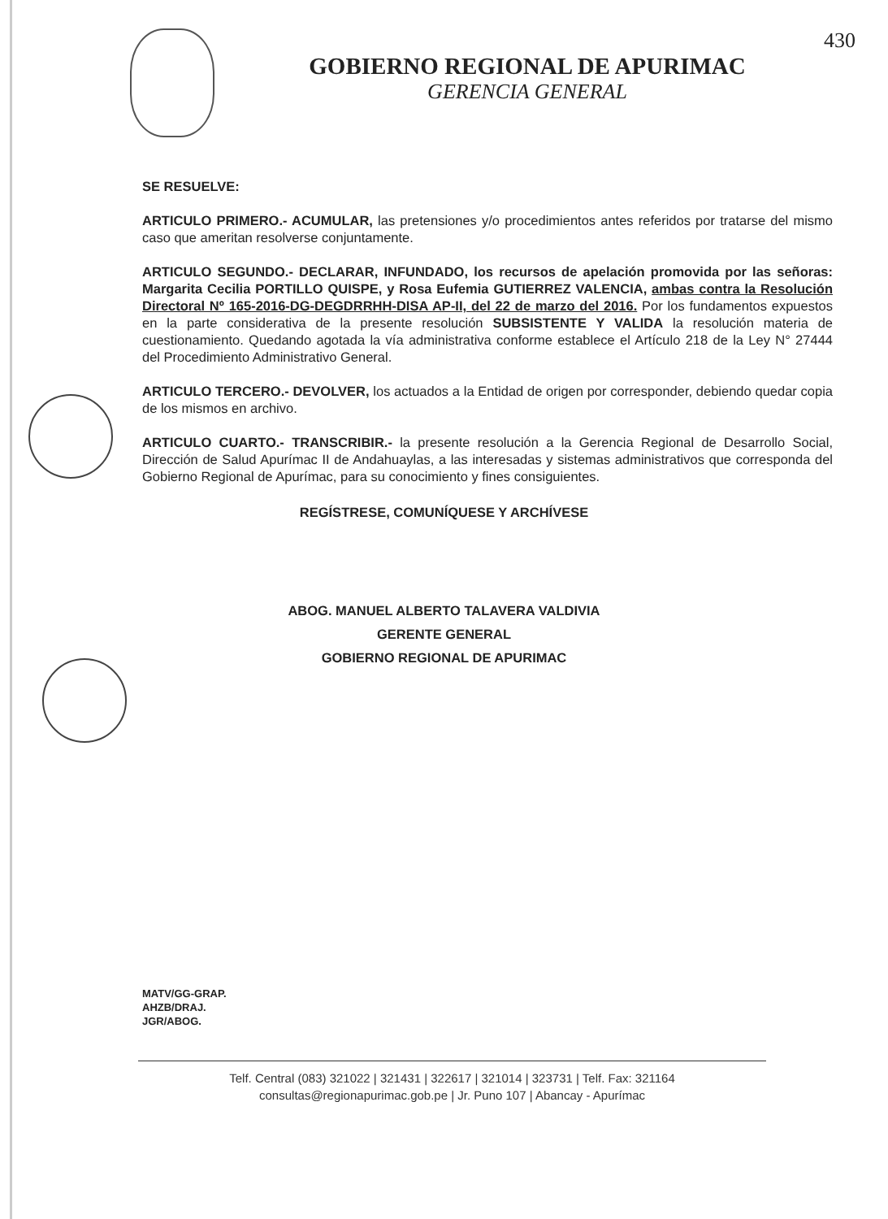GOBIERNO REGIONAL DE APURIMAC
GERENCIA GENERAL
430
SE RESUELVE:
ARTICULO PRIMERO.- ACUMULAR, las pretensiones y/o procedimientos antes referidos por tratarse del mismo caso que ameritan resolverse conjuntamente.
ARTICULO SEGUNDO.- DECLARAR, INFUNDADO, los recursos de apelación promovida por las señoras: Margarita Cecilia PORTILLO QUISPE, y Rosa Eufemia GUTIERREZ VALENCIA, ambas contra la Resolución Directoral Nº 165-2016-DG-DEGDRRHH-DISA AP-II, del 22 de marzo del 2016. Por los fundamentos expuestos en la parte considerativa de la presente resolución SUBSISTENTE Y VALIDA la resolución materia de cuestionamiento. Quedando agotada la vía administrativa conforme establece el Artículo 218 de la Ley N° 27444 del Procedimiento Administrativo General.
ARTICULO TERCERO.- DEVOLVER, los actuados a la Entidad de origen por corresponder, debiendo quedar copia de los mismos en archivo.
ARTICULO CUARTO.- TRANSCRIBIR.- la presente resolución a la Gerencia Regional de Desarrollo Social, Dirección de Salud Apurímac II de Andahuaylas, a las interesadas y sistemas administrativos que corresponda del Gobierno Regional de Apurímac, para su conocimiento y fines consiguientes.
REGÍSTRESE, COMUNÍQUESE Y ARCHÍVESE
ABOG. MANUEL ALBERTO TALAVERA VALDIVIA
GERENTE GENERAL
GOBIERNO REGIONAL DE APURIMAC
MATV/GG-GRAP.
AHZB/DRAJ.
JGR/ABOG.
Telf. Central (083) 321022 | 321431 | 322617 | 321014 | 323731 | Telf. Fax: 321164
consultas@regionapurimac.gob.pe | Jr. Puno 107 | Abancay - Apurímac